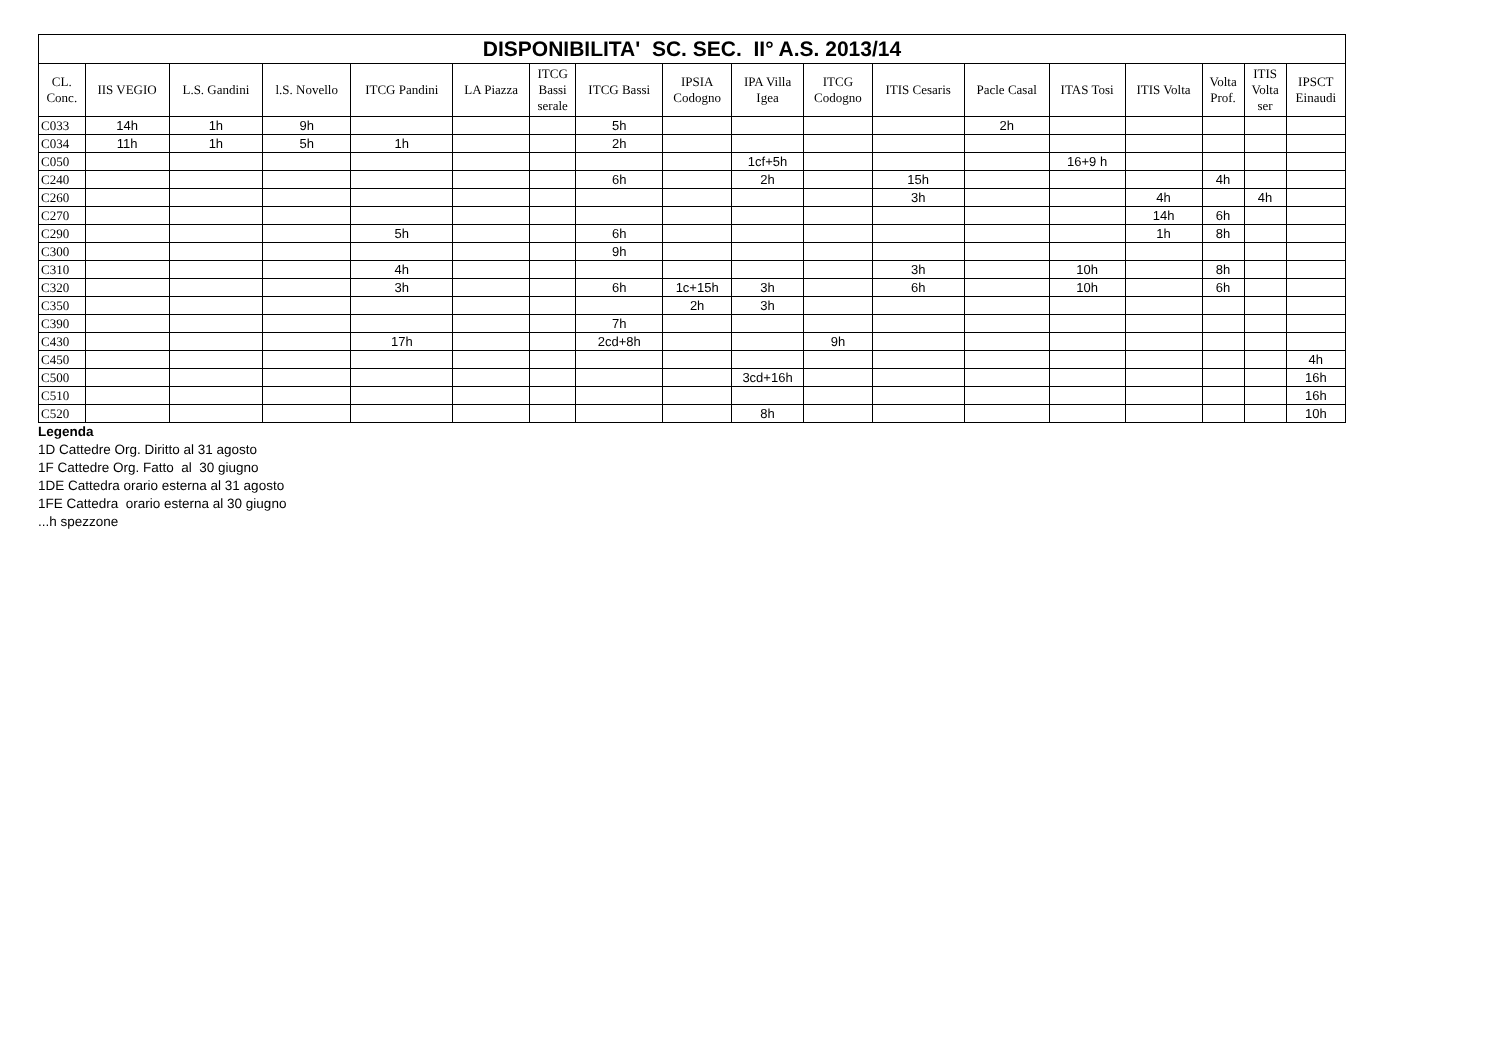| DISPONIBILITA' SC. SEC. II° A.S. 2013/14 | | | | | | | | | | | | | | | | | |
| CL. Conc. | IIS VEGIO | L.S. Gandini | l.S. Novello | ITCG Pandini | LA Piazza | ITCG Bassi serale | ITCG Bassi | IPSIA Codogno | IPA Villa Igea | ITCG Codogno | ITIS Cesaris | Pacle Casal | ITAS Tosi | ITIS Volta | Volta Prof. | ITIS Volta ser | IPSCT Einaudi |
| C033 | 14h | 1h | 9h | | | | 5h | | | | | 2h | | | | | |
| C034 | 11h | 1h | 5h | 1h | | | 2h | | | | | | | | | | |
| C050 | | | | | | | | | 1cf+5h | | | | 16+9 h | | | | |
| C240 | | | | | | | 6h | | 2h | | 15h | | | | 4h | | |
| C260 | | | | | | | | | | | 3h | | | 4h | | 4h | |
| C270 | | | | | | | | | | | | | | 14h | 6h | | |
| C290 | | | | 5h | | | 6h | | | | | | | 1h | 8h | | |
| C300 | | | | | | | 9h | | | | | | | | | | |
| C310 | | | | 4h | | | | | | | 3h | | 10h | | 8h | | |
| C320 | | | | 3h | | | 6h | 1c+15h | 3h | | 6h | | 10h | | 6h | | |
| C350 | | | | | | | | 2h | 3h | | | | | | | | |
| C390 | | | | | | | 7h | | | | | | | | | | |
| C430 | | | | 17h | | | 2cd+8h | | | 9h | | | | | | | |
| C450 | | | | | | | | | | | | | | | | | 4h |
| C500 | | | | | | | | | 3cd+16h | | | | | | | | 16h |
| C510 | | | | | | | | | | | | | | | | | 16h |
| C520 | | | | | | | | | 8h | | | | | | | | 10h |
Legenda
1D Cattedre Org. Diritto al 31 agosto
1F Cattedre Org. Fatto al 30 giugno
1DE Cattedra orario esterna al 31 agosto
1FE Cattedra orario esterna al 30 giugno
...h spezzone